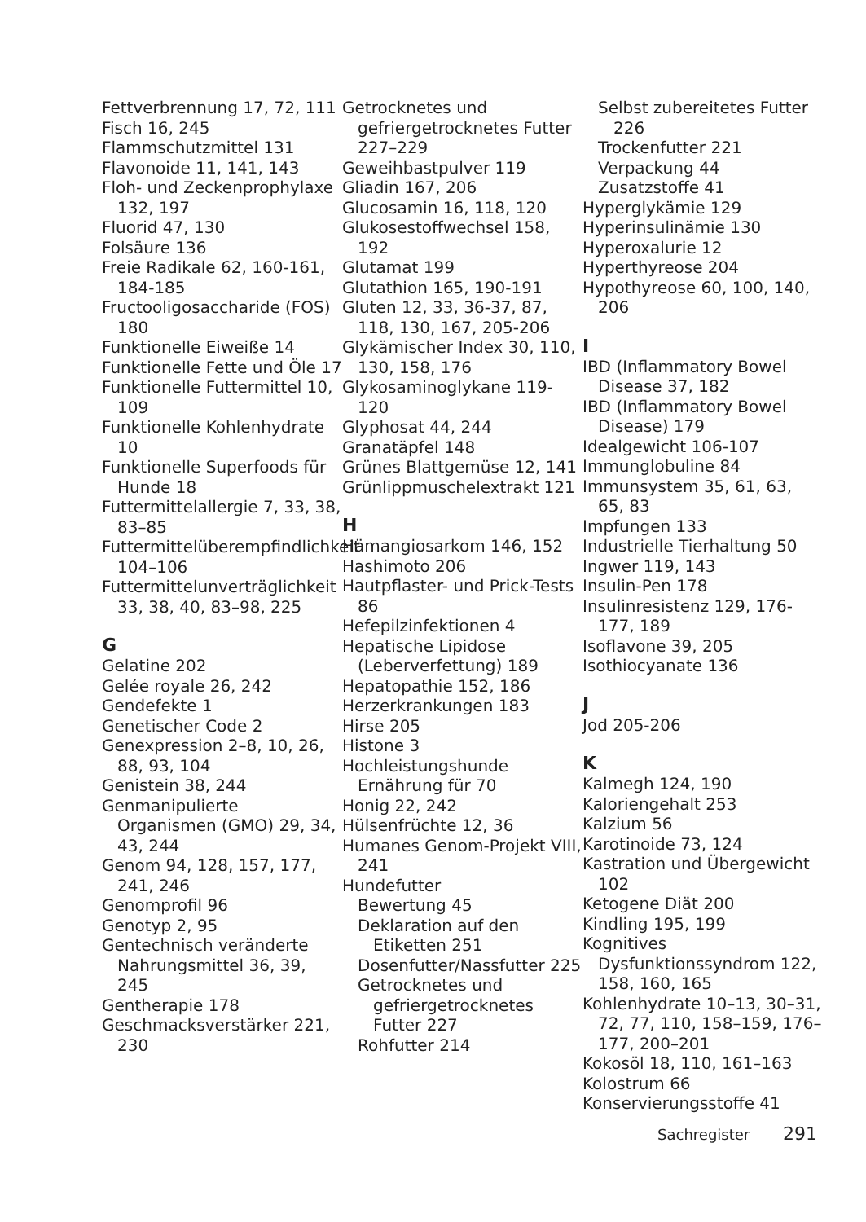Fettverbrennung 17, 72, 111
Fisch 16, 245
Flammschutzmittel 131
Flavonoide 11, 141, 143
Floh- und Zeckenprophylaxe 132, 197
Fluorid 47, 130
Folsäure 136
Freie Radikale 62, 160-161, 184-185
Fructooligosaccharide (FOS) 180
Funktionelle Eiweiße 14
Funktionelle Fette und Öle 17
Funktionelle Futtermittel 10, 109
Funktionelle Kohlenhydrate 10
Funktionelle Superfoods für Hunde 18
Futtermittelallergie 7, 33, 38, 83–85
Futtermittelüberempfindlichkeit 104–106
Futtermittelunverträglichkeit 33, 38, 40, 83–98, 225
G
Gelatine 202
Gelée royale 26, 242
Gendefekte 1
Genetischer Code 2
Genexpression 2–8, 10, 26, 88, 93, 104
Genistein 38, 244
Genmanipulierte Organismen (GMO) 29, 34, 43, 244
Genom 94, 128, 157, 177, 241, 246
Genomprofil 96
Genotyp 2, 95
Gentechnisch veränderte Nahrungsmittel 36, 39, 245
Gentherapie 178
Geschmacksverstärker 221, 230
Getrocknetes und gefriergetrocknetes Futter 227–229
Geweihbastpulver 119
Gliadin 167, 206
Glucosamin 16, 118, 120
Glukosestoffwechsel 158, 192
Glutamat 199
Glutathion 165, 190-191
Gluten 12, 33, 36-37, 87, 118, 130, 167, 205-206
Glykämischer Index 30, 110, 130, 158, 176
Glykosaminoglykane 119-120
Glyphosat 44, 244
Granatäpfel 148
Grünes Blattgemüse 12, 141
Grünlippmuschelextrakt 121
H
Hämangiosarkom 146, 152
Hashimoto 206
Hautpflaster- und Prick-Tests 86
Hefepilzinfektionen 4
Hepatische Lipidose (Leberverfettung) 189
Hepatopathie 152, 186
Herzerkrankungen 183
Hirse 205
Histone 3
Hochleistungshunde Ernährung für 70
Honig 22, 242
Hülsenfrüchte 12, 36
Humanes Genom-Projekt VIII, 241
Hundefutter
Bewertung 45
Deklaration auf den Etiketten 251
Dosenfutter/Nassfutter 225
Getrocknetes und gefriergetrocknetes Futter 227
Rohfutter 214
Selbst zubereitetes Futter 226
Trockenfutter 221
Verpackung 44
Zusatzstoffe 41
Hyperglykämie 129
Hyperinsulinämie 130
Hyperoxalurie 12
Hyperthyreose 204
Hypothyreose 60, 100, 140, 206
I
IBD (Inflammatory Bowel Disease 37, 182
IBD (Inflammatory Bowel Disease) 179
Idealgewicht 106-107
Immunglobuline 84
Immunsystem 35, 61, 63, 65, 83
Impfungen 133
Industrielle Tierhaltung 50
Ingwer 119, 143
Insulin-Pen 178
Insulinresistenz 129, 176-177, 189
Isoflavone 39, 205
Isothiocyanate 136
J
Jod 205-206
K
Kalmegh 124, 190
Kaloriengehalt 253
Kalzium 56
Karotinoide 73, 124
Kastration und Übergewicht 102
Ketogene Diät 200
Kindling 195, 199
Kognitives Dysfunktionssyndrom 122, 158, 160, 165
Kohlenhydrate 10–13, 30–31, 72, 77, 110, 158–159, 176–177, 200–201
Kokosöl 18, 110, 161–163
Kolostrum 66
Konservierungsstoffe 41
Sachregister 291